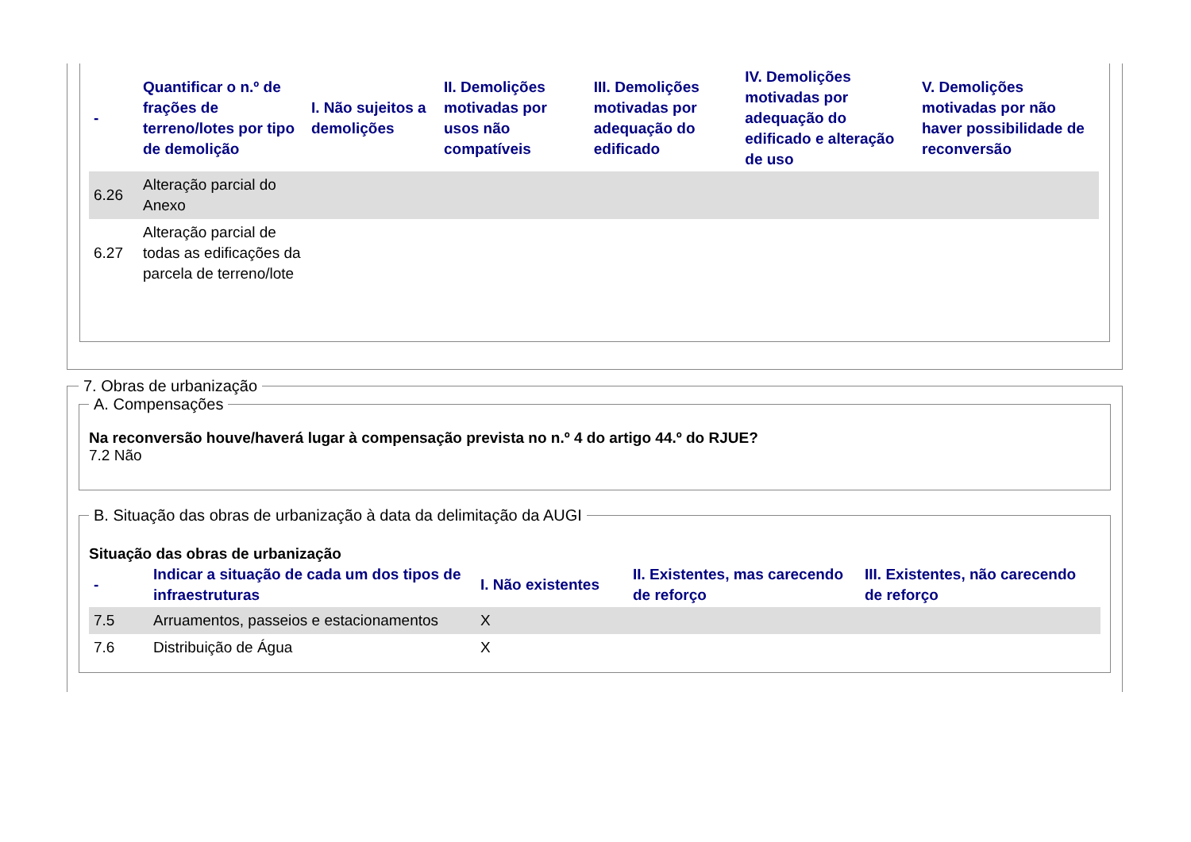| - | Quantificar o n.º de frações de terreno/lotes por tipo de demolição | I. Não sujeitos a demolições | II. Demolições motivadas por usos não compatíveis | III. Demolições motivadas por adequação do edificado | IV. Demolições motivadas por adequação do edificado e alteração de uso | V. Demolições motivadas por não haver possibilidade de reconversão |
| --- | --- | --- | --- | --- | --- | --- |
| 6.26 | Alteração parcial do Anexo | | | | | |
| 6.27 | Alteração parcial de todas as edificações da parcela de terreno/lote | | | | | |
7. Obras de urbanização A. Compensações
Na reconversão houve/haverá lugar à compensação prevista no n.º 4 do artigo 44.º do RJUE?
7.2 Não
B. Situação das obras de urbanização à data da delimitação da AUGI
Situação das obras de urbanização
| - | Indicar a situação de cada um dos tipos de infraestruturas | I. Não existentes | II. Existentes, mas carecendo de reforço | III. Existentes, não carecendo de reforço |
| --- | --- | --- | --- | --- |
| 7.5 | Arruamentos, passeios e estacionamentos | X | | |
| 7.6 | Distribuição de Água | X | | |